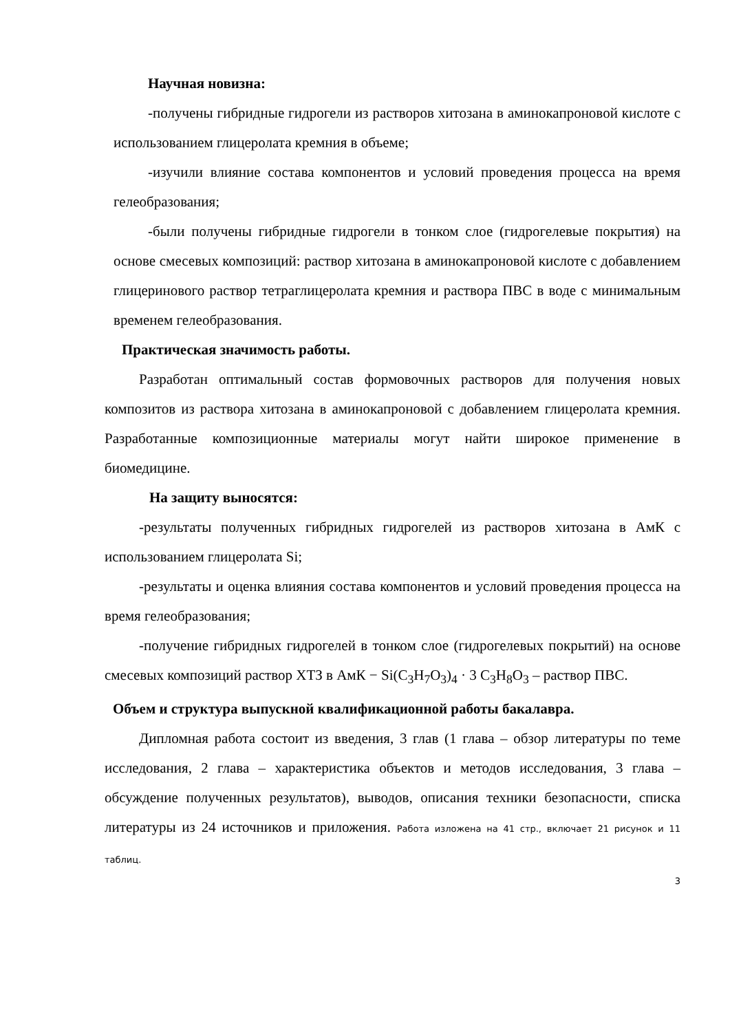Научная новизна:
-получены гибридные гидрогели из растворов хитозана в аминокапроновой кислоте с использованием глицеролата кремния в объеме;
-изучили влияние состава компонентов и условий проведения процесса на время гелеобразования;
-были получены гибридные гидрогели в тонком слое (гидрогелевые покрытия) на основе смесевых композиций: раствор хитозана в аминокапроновой кислоте с добавлением глицеринового раствор тетраглицеролата кремния и раствора ПВС в воде с минимальным временем гелеобразования.
Практическая значимость работы.
Разработан оптимальный состав формовочных растворов для получения новых композитов из раствора хитозана в аминокапроновой с добавлением глицеролата кремния. Разработанные композиционные материалы могут найти широкое применение в биомедицине.
На защиту выносятся:
-результаты полученных гибридных гидрогелей из растворов хитозана в АмК с использованием глицеролата Si;
-результаты и оценка влияния состава компонентов и условий проведения процесса на время гелеобразования;
-получение гибридных гидрогелей в тонком слое (гидрогелевых покрытий) на основе смесевых композиций раствор ХТЗ в АмК − Si(C<sub>3</sub>H<sub>7</sub>O<sub>3</sub>)<sub>4</sub> · 3 C<sub>3</sub>H<sub>8</sub>O<sub>3</sub> – раствор ПВС.
Объем и структура выпускной квалификационной работы бакалавра.
Дипломная работа состоит из введения, 3 глав (1 глава – обзор литературы по теме исследования, 2 глава – характеристика объектов и методов исследования, 3 глава – обсуждение полученных результатов), выводов, описания техники безопасности, списка литературы из 24 источников и приложения. Работа изложена на 41 стр., включает 21 рисунок и 11 таблиц.
3